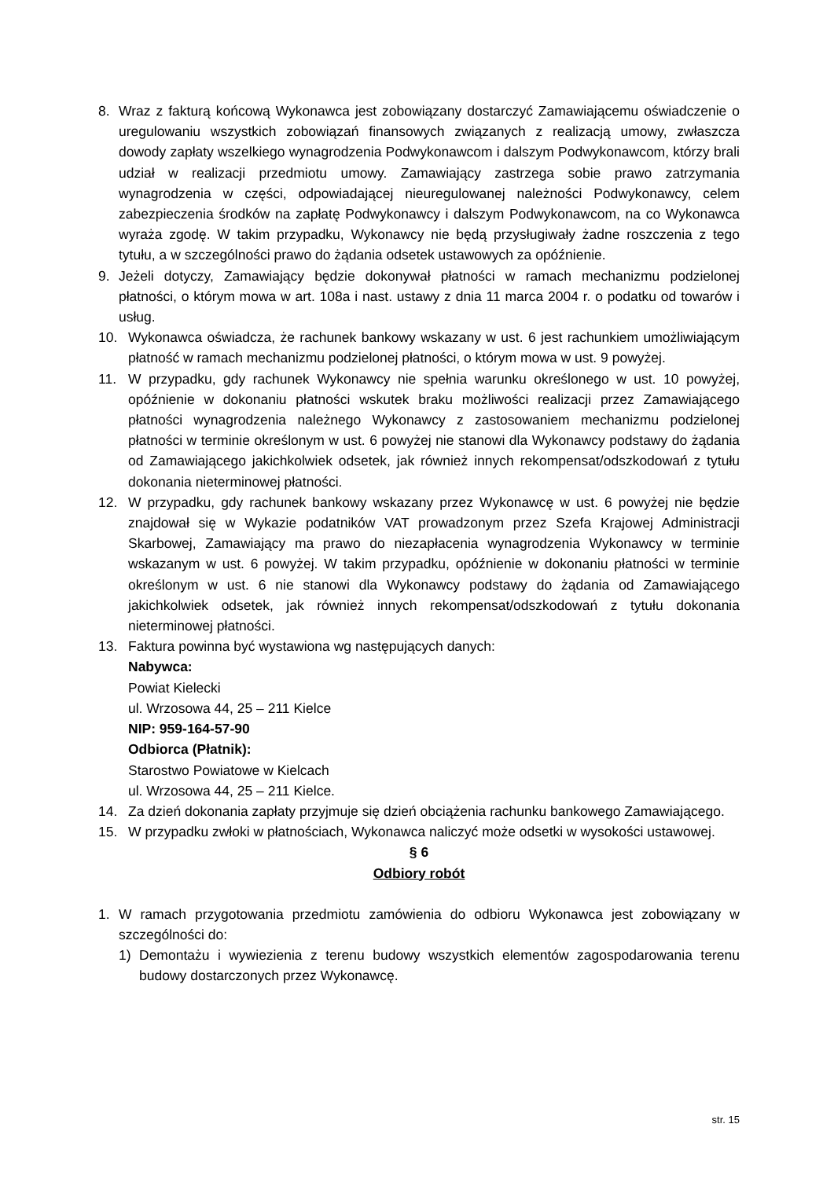8. Wraz z fakturą końcową Wykonawca jest zobowiązany dostarczyć Zamawiającemu oświadczenie o uregulowaniu wszystkich zobowiązań finansowych związanych z realizacją umowy, zwłaszcza dowody zapłaty wszelkiego wynagrodzenia Podwykonawcom i dalszym Podwykonawcom, którzy brali udział w realizacji przedmiotu umowy. Zamawiający zastrzega sobie prawo zatrzymania wynagrodzenia w części, odpowiadającej nieuregulowanej należności Podwykonawcy, celem zabezpieczenia środków na zapłatę Podwykonawcy i dalszym Podwykonawcom, na co Wykonawca wyraża zgodę. W takim przypadku, Wykonawcy nie będą przysługiwały żadne roszczenia z tego tytułu, a w szczególności prawo do żądania odsetek ustawowych za opóźnienie.
9. Jeżeli dotyczy, Zamawiający będzie dokonywał płatności w ramach mechanizmu podzielonej płatności, o którym mowa w art. 108a i nast. ustawy z dnia 11 marca 2004 r. o podatku od towarów i usług.
10. Wykonawca oświadcza, że rachunek bankowy wskazany w ust. 6 jest rachunkiem umożliwiającym płatność w ramach mechanizmu podzielonej płatności, o którym mowa w ust. 9 powyżej.
11. W przypadku, gdy rachunek Wykonawcy nie spełnia warunku określonego w ust. 10 powyżej, opóźnienie w dokonaniu płatności wskutek braku możliwości realizacji przez Zamawiającego płatności wynagrodzenia należnego Wykonawcy z zastosowaniem mechanizmu podzielonej płatności w terminie określonym w ust. 6 powyżej nie stanowi dla Wykonawcy podstawy do żądania od Zamawiającego jakichkolwiek odsetek, jak również innych rekompensat/odszkodowań z tytułu dokonania nieterminowej płatności.
12. W przypadku, gdy rachunek bankowy wskazany przez Wykonawcę w ust. 6 powyżej nie będzie znajdował się w Wykazie podatników VAT prowadzonym przez Szefa Krajowej Administracji Skarbowej, Zamawiający ma prawo do niezapłacenia wynagrodzenia Wykonawcy w terminie wskazanym w ust. 6 powyżej. W takim przypadku, opóźnienie w dokonaniu płatności w terminie określonym w ust. 6 nie stanowi dla Wykonawcy podstawy do żądania od Zamawiającego jakichkolwiek odsetek, jak również innych rekompensat/odszkodowań z tytułu dokonania nieterminowej płatności.
13. Faktura powinna być wystawiona wg następujących danych:
Nabywca:
Powiat Kielecki
ul. Wrzosowa 44, 25 – 211 Kielce
NIP: 959-164-57-90
Odbiorca (Płatnik):
Starostwo Powiatowe w Kielcach
ul. Wrzosowa 44, 25 – 211 Kielce.
14. Za dzień dokonania zapłaty przyjmuje się dzień obciążenia rachunku bankowego Zamawiającego.
15. W przypadku zwłoki w płatnościach, Wykonawca naliczyć może odsetki w wysokości ustawowej.
§ 6
Odbiory robót
1. W ramach przygotowania przedmiotu zamówienia do odbioru Wykonawca jest zobowiązany w szczególności do:
1) Demontażu i wywiezienia z terenu budowy wszystkich elementów zagospodarowania terenu budowy dostarczonych przez Wykonawcę.
str. 15